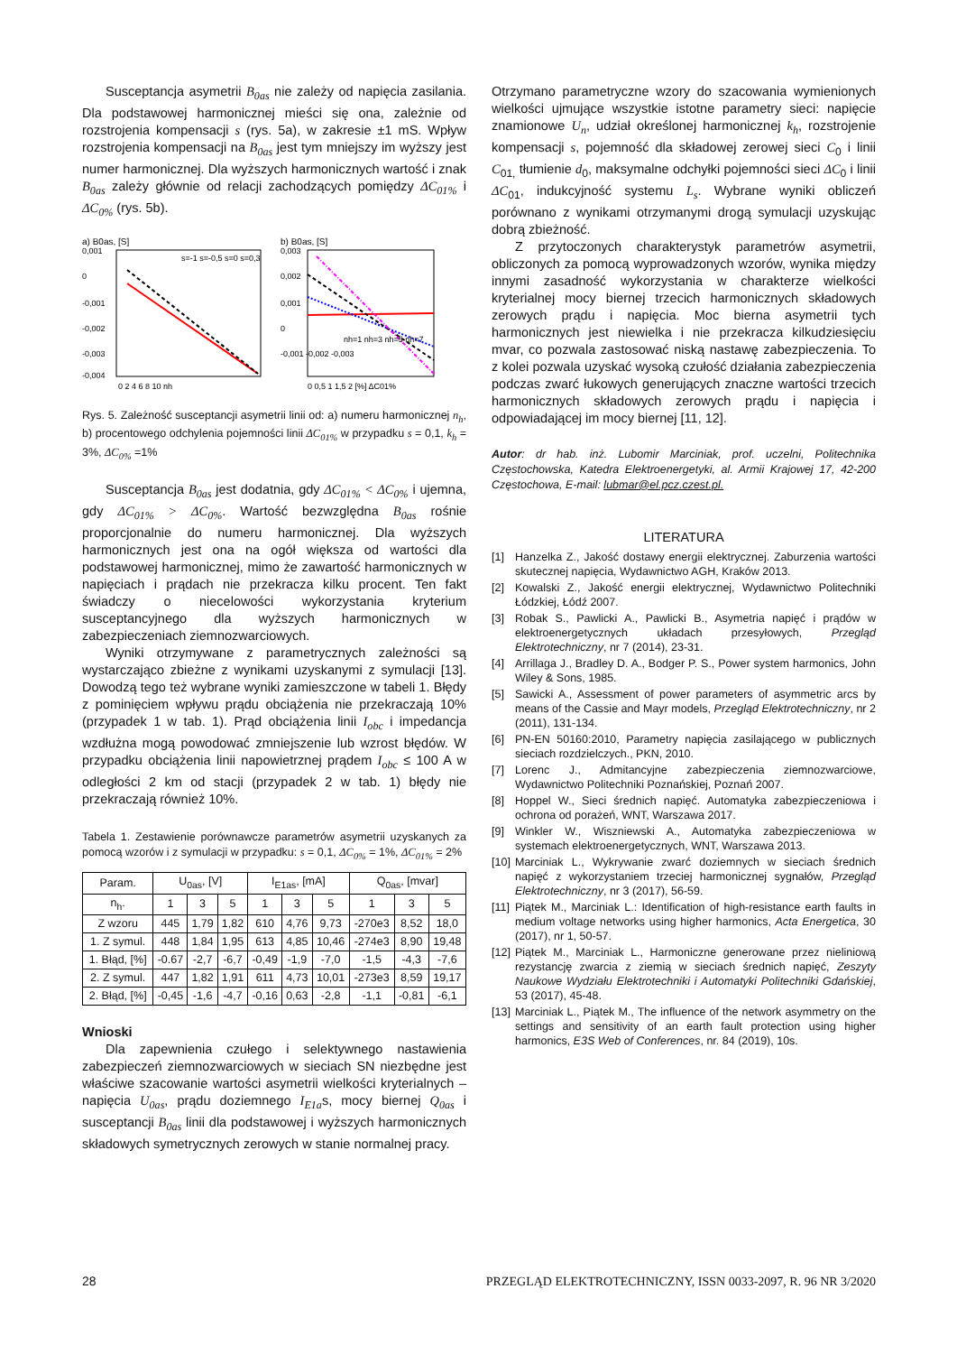Susceptancja asymetrii B<sub>0as</sub> nie zależy od napięcia zasilania. Dla podstawowej harmonicznej mieści się ona, zależnie od rozstrojenia kompensacji s (rys. 5a), w zakresie ±1 mS. Wpływ rozstrojenia kompensacji na B<sub>0as</sub> jest tym mniejszy im wyższy jest numer harmonicznej. Dla wyższych harmonicznych wartość i znak B<sub>0as</sub> zależy głównie od relacji zachodzących pomiędzy ΔC<sub>01%</sub> i ΔC<sub>0%</sub> (rys. 5b).
a) B0as, [S]
b) B0as, [S]
0,001
0
-0,001
-0,002
-0,003
-0,004
0 2 4 6 8 10 nh
0,003
0,002
0,001
0
-0,001 -0,002 -0,003
0 0,5 1 1,5 2 [%] ΔC01%
s=-1 s=-0,5 s=0 s=0,3
nh=1 nh=3 nh=5 nh=7
Rys. 5. Zależność susceptancji asymetrii linii od: a) numeru harmonicznej n<sub>h</sub>, b) procentowego odchylenia pojemności linii ΔC<sub>01%</sub> w przypadku s = 0,1, k<sub>h</sub> = 3%, ΔC<sub>0%</sub> =1%
Susceptancja B<sub>0as</sub> jest dodatnia, gdy ΔC<sub>01%</sub> < ΔC<sub>0%</sub> i ujemna, gdy ΔC<sub>01%</sub> > ΔC<sub>0%</sub>. Wartość bezwzględna B<sub>0as</sub> rośnie proporcjonalnie do numeru harmonicznej. Dla wyższych harmonicznych jest ona na ogół większa od wartości dla podstawowej harmonicznej, mimo że zawartość harmonicznych w napięciach i prądach nie przekracza kilku procent. Ten fakt świadczy o niecelowości wykorzystania kryterium susceptancyjnego dla wyższych harmonicznych w zabezpieczeniach ziemnozwarciowych.
Wyniki otrzymywane z parametrycznych zależności są wystarczająco zbieżne z wynikami uzyskanymi z symulacji [13]. Dowodzą tego też wybrane wyniki zamieszczone w tabeli 1. Błędy z pominięciem wpływu prądu obciążenia nie przekraczają 10% (przypadek 1 w tab. 1). Prąd obciążenia linii I<sub>obc</sub> i impedancja wzdłużna mogą powodować zmniejszenie lub wzrost błędów. W przypadku obciążenia linii napowietrznej prądem I<sub>obc</sub> ≤ 100 A w odległości 2 km od stacji (przypadek 2 w tab. 1) błędy nie przekraczają również 10%.
Tabela 1. Zestawienie porównawcze parametrów asymetrii uzyskanych za pomocą wzorów i z symulacji w przypadku: s = 0,1, ΔC<sub>0%</sub> = 1%, ΔC<sub>01%</sub> = 2%
| Param. | U<sub>0as</sub>, [V] | | | I<sub>E1as</sub>, [mA] | | | Q<sub>0as</sub>, [mvar] | | |
| --- | --- | --- | --- | --- | --- | --- | --- | --- | --- |
| n<sub>h</sub>. | 1 | 3 | 5 | 1 | 3 | 5 | 1 | 3 | 5 |
| Z wzoru | 445 | 1,79 | 1,82 | 610 | 4,76 | 9,73 | -270e3 | 8,52 | 18,0 |
| 1. Z symul. | 448 | 1,84 | 1,95 | 613 | 4,85 | 10,46 | -274e3 | 8,90 | 19,48 |
| 1. Błąd, [%] | -0.67 | -2,7 | -6,7 | -0,49 | -1,9 | -7,0 | -1,5 | -4,3 | -7,6 |
| 2. Z symul. | 447 | 1,82 | 1,91 | 611 | 4,73 | 10,01 | -273e3 | 8,59 | 19,17 |
| 2. Błąd, [%] | -0,45 | -1,6 | -4,7 | -0,16 | 0,63 | -2,8 | -1,1 | -0,81 | -6,1 |
Wnioski
Dla zapewnienia czułego i selektywnego nastawienia zabezpieczeń ziemnozwarciowych w sieciach SN niezbędne jest właściwe szacowanie wartości asymetrii wielkości kryterialnych – napięcia U<sub>0as</sub>, prądu doziemnego I<sub>E1a</sub>s, mocy biernej Q<sub>0as</sub> i susceptancji B<sub>0as</sub> linii dla podstawowej i wyższych harmonicznych składowych symetrycznych zerowych w stanie normalnej pracy.
Otrzymano parametryczne wzory do szacowania wymienionych wielkości ujmujące wszystkie istotne parametry sieci: napięcie znamionowe U<sub>n</sub>, udział określonej harmonicznej k<sub>h</sub>, rozstrojenie kompensacji s, pojemność dla składowej zerowej sieci C<sub>0</sub> i linii C<sub>01,</sub> tłumienie d<sub>0</sub>, maksymalne odchyłki pojemności sieci ΔC<sub>0</sub> i linii ΔC<sub>01</sub>, indukcyjność systemu L<sub>s</sub>. Wybrane wyniki obliczeń porównano z wynikami otrzymanymi drogą symulacji uzyskując dobrą zbieżność.
Z przytoczonych charakterystyk parametrów asymetrii, obliczonych za pomocą wyprowadzonych wzorów, wynika między innymi zasadność wykorzystania w charakterze wielkości kryterialnej mocy biernej trzecich harmonicznych składowych zerowych prądu i napięcia. Moc bierna asymetrii tych harmonicznych jest niewielka i nie przekracza kilkudziesięciu mvar, co pozwala zastosować niską nastawę zabezpieczenia. To z kolei pozwala uzyskać wysoką czułość działania zabezpieczenia podczas zwarć łukowych generujących znaczne wartości trzecich harmonicznych składowych zerowych prądu i napięcia i odpowiadającej im mocy biernej [11, 12].
Autor: dr hab. inż. Lubomir Marciniak, prof. uczelni, Politechnika Częstochowska, Katedra Elektroenergetyki, al. Armii Krajowej 17, 42-200 Częstochowa, E-mail: lubmar@el.pcz.czest.pl.
LITERATURA
[1] Hanzelka Z., Jakość dostawy energii elektrycznej. Zaburzenia wartości skutecznej napięcia, Wydawnictwo AGH, Kraków 2013.
[2] Kowalski Z., Jakość energii elektrycznej, Wydawnictwo Politechniki Łódzkiej, Łódź 2007.
[3] Robak S., Pawlicki A., Pawlicki B., Asymetria napięć i prądów w elektroenergetycznych układach przesyłowych, Przegląd Elektrotechniczny, nr 7 (2014), 23-31.
[4] Arrillaga J., Bradley D. A., Bodger P. S., Power system harmonics, John Wiley & Sons, 1985.
[5] Sawicki A., Assessment of power parameters of asymmetric arcs by means of the Cassie and Mayr models, Przegląd Elektrotechniczny, nr 2 (2011), 131-134.
[6] PN-EN 50160:2010, Parametry napięcia zasilającego w publicznych sieciach rozdzielczych., PKN, 2010.
[7] Lorenc J., Admitancyjne zabezpieczenia ziemnozwarciowe, Wydawnictwo Politechniki Poznańskiej, Poznań 2007.
[8] Hoppel W., Sieci średnich napięć. Automatyka zabezpieczeniowa i ochrona od porażeń, WNT, Warszawa 2017.
[9] Winkler W., Wiszniewski A., Automatyka zabezpieczeniowa w systemach elektroenergetycznych, WNT, Warszawa 2013.
[10] Marciniak L., Wykrywanie zwarć doziemnych w sieciach średnich napięć z wykorzystaniem trzeciej harmonicznej sygnałów, Przegląd Elektrotechniczny, nr 3 (2017), 56-59.
[11] Piątek M., Marciniak L.: Identification of high-resistance earth faults in medium voltage networks using higher harmonics, Acta Energetica, 30 (2017), nr 1, 50-57.
[12] Piątek M., Marciniak L., Harmoniczne generowane przez nieliniową rezystancję zwarcia z ziemią w sieciach średnich napięć, Zeszyty Naukowe Wydziału Elektrotechniki i Automatyki Politechniki Gdańskiej, 53 (2017), 45-48.
[13] Marciniak L., Piątek M., The influence of the network asymmetry on the settings and sensitivity of an earth fault protection using higher harmonics, E3S Web of Conferences, nr. 84 (2019), 10s.
28 PRZEGLĄD ELEKTROTECHNICZNY, ISSN 0033-2097, R. 96 NR 3/2020